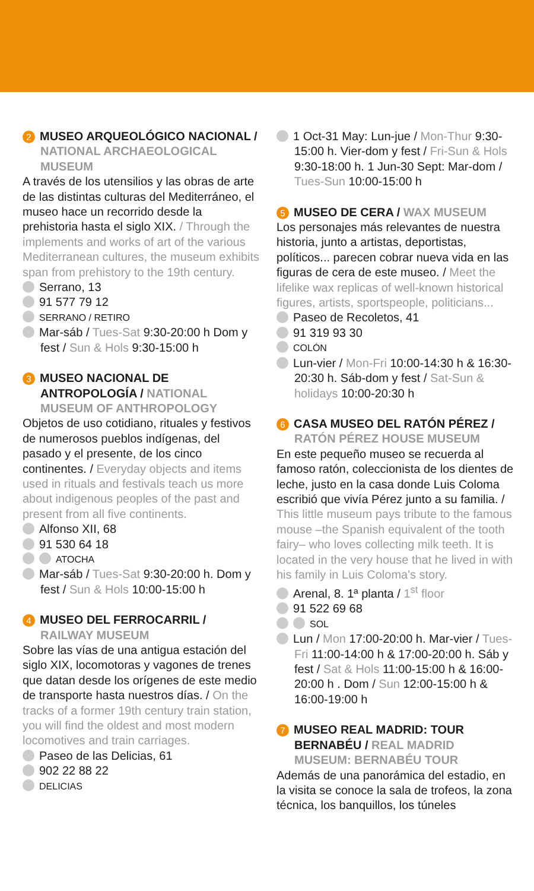2 MUSEO ARQUEOLÓGICO NACIONAL / NATIONAL ARCHAEOLOGICAL MUSEUM
A través de los utensilios y las obras de arte de las distintas culturas del Mediterráneo, el museo hace un recorrido desde la prehistoria hasta el siglo XIX. / Through the implements and works of art of the various Mediterranean cultures, the museum exhibits span from prehistory to the 19th century.
Serrano, 13
91 577 79 12
SERRANO / RETIRO
Mar-sáb / Tues-Sat 9:30-20:00 h Dom y fest / Sun & Hols 9:30-15:00 h
3 MUSEO NACIONAL DE ANTROPOLOGÍA / NATIONAL MUSEUM OF ANTHROPOLOGY
Objetos de uso cotidiano, rituales y festivos de numerosos pueblos indígenas, del pasado y el presente, de los cinco continentes. / Everyday objects and items used in rituals and festivals teach us more about indigenous peoples of the past and present from all five continents.
Alfonso XII, 68
91 530 64 18
ATOCHA
Mar-sáb / Tues-Sat 9:30-20:00 h. Dom y fest / Sun & Hols 10:00-15:00 h
4 MUSEO DEL FERROCARRIL / RAILWAY MUSEUM
Sobre las vías de una antigua estación del siglo XIX, locomotoras y vagones de trenes que datan desde los orígenes de este medio de transporte hasta nuestros días. / On the tracks of a former 19th century train station, you will find the oldest and most modern locomotives and train carriages.
Paseo de las Delicias, 61
902 22 88 22
DELICIAS
1 Oct-31 May: Lun-jue / Mon-Thur 9:30-15:00 h. Vier-dom y fest / Fri-Sun & Hols 9:30-18:00 h. 1 Jun-30 Sept: Mar-dom / Tues-Sun 10:00-15:00 h
5 MUSEO DE CERA / WAX MUSEUM
Los personajes más relevantes de nuestra historia, junto a artistas, deportistas, políticos... parecen cobrar nueva vida en las figuras de cera de este museo. / Meet the lifelike wax replicas of well-known historical figures, artists, sportspeople, politicians...
Paseo de Recoletos, 41
91 319 93 30
COLÓN
Lun-vier / Mon-Fri 10:00-14:30 h & 16:30-20:30 h. Sáb-dom y fest / Sat-Sun & holidays 10:00-20:30 h
6 CASA MUSEO DEL RATÓN PÉREZ / RATÓN PÉREZ HOUSE MUSEUM
En este pequeño museo se recuerda al famoso ratón, coleccionista de los dientes de leche, justo en la casa donde Luis Coloma escribió que vivía Pérez junto a su familia. / This little museum pays tribute to the famous mouse –the Spanish equivalent of the tooth fairy– who loves collecting milk teeth. It is located in the very house that he lived in with his family in Luis Coloma's story.
Arenal, 8. 1ª planta / 1<sup>st</sup> floor
91 522 69 68
SOL
Lun / Mon 17:00-20:00 h. Mar-vier / Tues-Fri 11:00-14:00 h & 17:00-20:00 h. Sáb y fest / Sat & Hols 11:00-15:00 h & 16:00-20:00 h . Dom / Sun 12:00-15:00 h & 16:00-19:00 h
7 MUSEO REAL MADRID: TOUR BERNABÉU / REAL MADRID MUSEUM: BERNABÉU TOUR
Además de una panorámica del estadio, en la visita se conoce la sala de trofeos, la zona técnica, los banquillos, los túneles